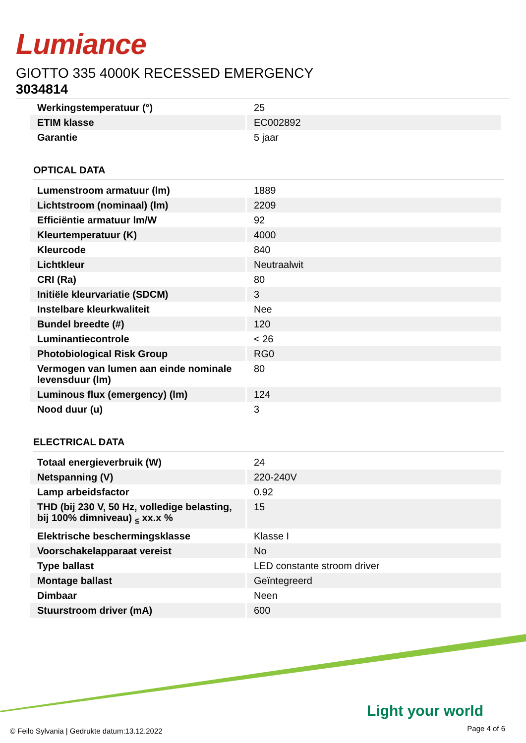Lumiance
GIOTTO 335 4000K RECESSED EMERGENCY
3034814
| Werkingstemperatuur (°) | 25 |
| ETIM klasse | EC002892 |
| Garantie | 5 jaar |
OPTICAL DATA
| Lumenstroom armatuur (lm) | 1889 |
| Lichtstroom (nominaal) (lm) | 2209 |
| Efficiëntie armatuur lm/W | 92 |
| Kleurtemperatuur (K) | 4000 |
| Kleurcode | 840 |
| Lichtkleur | Neutraalwit |
| CRI (Ra) | 80 |
| Initiële kleurvariatie (SDCM) | 3 |
| Instelbare kleurkwaliteit | Nee |
| Bundel breedte (#) | 120 |
| Luminantiecontrole | < 26 |
| Photobiological Risk Group | RG0 |
| Vermogen van lumen aan einde nominale levensduur (lm) | 80 |
| Luminous flux (emergency) (lm) | 124 |
| Nood duur (u) | 3 |
ELECTRICAL DATA
| Totaal energieverbruik (W) | 24 |
| Netspanning (V) | 220-240V |
| Lamp arbeidsfactor | 0.92 |
| THD (bij 230 V, 50 Hz, volledige belasting, bij 100% dimniveau) <sub>≤</sub> xx.x % | 15 |
| Elektrische beschermingsklasse | Klasse I |
| Voorschakelapparaat vereist | No |
| Type ballast | LED constante stroom driver |
| Montage ballast | Geïntegreerd |
| Dimbaar | Neen |
| Stuurstroom driver (mA) | 600 |
Light your world
© Feilo Sylvania | Gedrukte datum:13.12.2022
Page 4 of 6